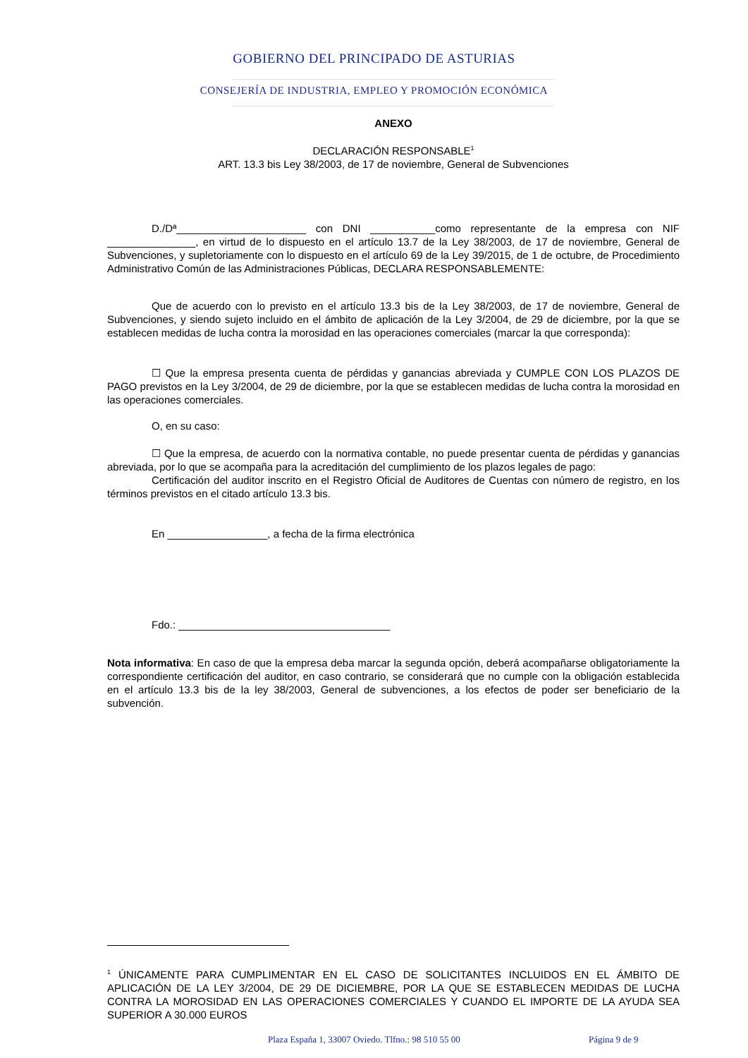GOBIERNO DEL PRINCIPADO DE ASTURIAS
CONSEJERÍA DE INDUSTRIA, EMPLEO Y PROMOCIÓN ECONÓMICA
ANEXO
DECLARACIÓN RESPONSABLE<sup>1</sup>
ART. 13.3 bis Ley 38/2003, de 17 de noviembre, General de Subvenciones
D./Dª______________________ con DNI ___________como representante de la empresa con NIF _______________, en virtud de lo dispuesto en el artículo 13.7 de la Ley 38/2003, de 17 de noviembre, General de Subvenciones, y supletoriamente con lo dispuesto en el artículo 69 de la Ley 39/2015, de 1 de octubre, de Procedimiento Administrativo Común de las Administraciones Públicas, DECLARA RESPONSABLEMENTE:
Que de acuerdo con lo previsto en el artículo 13.3 bis de la Ley 38/2003, de 17 de noviembre, General de Subvenciones, y siendo sujeto incluido en el ámbito de aplicación de la Ley 3/2004, de 29 de diciembre, por la que se establecen medidas de lucha contra la morosidad en las operaciones comerciales (marcar la que corresponda):
☐ Que la empresa presenta cuenta de pérdidas y ganancias abreviada y CUMPLE CON LOS PLAZOS DE PAGO previstos en la Ley 3/2004, de 29 de diciembre, por la que se establecen medidas de lucha contra la morosidad en las operaciones comerciales.
O, en su caso:
☐ Que la empresa, de acuerdo con la normativa contable, no puede presentar cuenta de pérdidas y ganancias abreviada, por lo que se acompaña para la acreditación del cumplimiento de los plazos legales de pago:
Certificación del auditor inscrito en el Registro Oficial de Auditores de Cuentas con número de registro, en los términos previstos en el citado artículo 13.3 bis.
En _________________, a fecha de la firma electrónica
Fdo.: ____________________________________
Nota informativa: En caso de que la empresa deba marcar la segunda opción, deberá acompañarse obligatoriamente la correspondiente certificación del auditor, en caso contrario, se considerará que no cumple con la obligación establecida en el artículo 13.3 bis de la ley 38/2003, General de subvenciones, a los efectos de poder ser beneficiario de la subvención.
<sup>1</sup> ÚNICAMENTE PARA CUMPLIMENTAR EN EL CASO DE SOLICITANTES INCLUIDOS EN EL ÁMBITO DE APLICACIÓN DE LA LEY 3/2004, DE 29 DE DICIEMBRE, POR LA QUE SE ESTABLECEN MEDIDAS DE LUCHA CONTRA LA MOROSIDAD EN LAS OPERACIONES COMERCIALES Y CUANDO EL IMPORTE DE LA AYUDA SEA SUPERIOR A 30.000 EUROS
Plaza España 1, 33007 Oviedo. Tlfno.: 98 510 55 00
Página 9 de 9